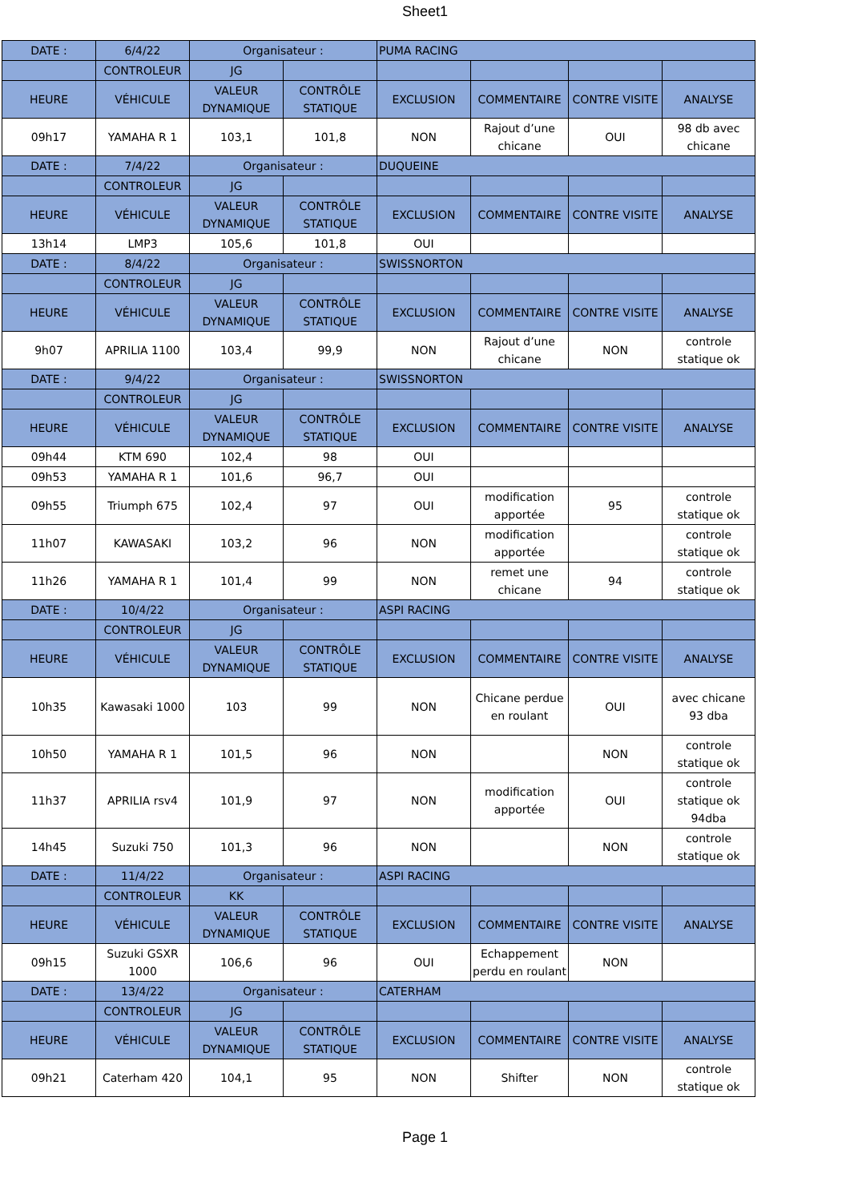Sheet1
| DATE : | 6/4/22 | Organisateur : | | PUMA RACING | | | |
| | CONTROLEUR | JG | | | | | |
| HEURE | VÉHICULE | VALEUR DYNAMIQUE | CONTRÔLE STATIQUE | EXCLUSION | COMMENTAIRE | CONTRE VISITE | ANALYSE |
| 09h17 | YAMAHA R 1 | 103,1 | 101,8 | NON | Rajout d’une chicane | OUI | 98 db avec chicane |
| DATE : | 7/4/22 | Organisateur : | | DUQUEINE | | | |
| | CONTROLEUR | JG | | | | | |
| HEURE | VÉHICULE | VALEUR DYNAMIQUE | CONTRÔLE STATIQUE | EXCLUSION | COMMENTAIRE | CONTRE VISITE | ANALYSE |
| 13h14 | LMP3 | 105,6 | 101,8 | OUI | | | |
| DATE : | 8/4/22 | Organisateur : | | SWISSNORTON | | | |
| | CONTROLEUR | JG | | | | | |
| HEURE | VÉHICULE | VALEUR DYNAMIQUE | CONTRÔLE STATIQUE | EXCLUSION | COMMENTAIRE | CONTRE VISITE | ANALYSE |
| 9h07 | APRILIA 1100 | 103,4 | 99,9 | NON | Rajout d’une chicane | NON | controle statique ok |
| DATE : | 9/4/22 | Organisateur : | | SWISSNORTON | | | |
| | CONTROLEUR | JG | | | | | |
| HEURE | VÉHICULE | VALEUR DYNAMIQUE | CONTRÔLE STATIQUE | EXCLUSION | COMMENTAIRE | CONTRE VISITE | ANALYSE |
| 09h44 | KTM 690 | 102,4 | 98 | OUI | | | |
| 09h53 | YAMAHA R 1 | 101,6 | 96,7 | OUI | | | |
| 09h55 | Triumph 675 | 102,4 | 97 | OUI | modification apportée | 95 | controle statique ok |
| 11h07 | KAWASAKI | 103,2 | 96 | NON | modification apportée | | controle statique ok |
| 11h26 | YAMAHA R 1 | 101,4 | 99 | NON | remet une chicane | 94 | controle statique ok |
| DATE : | 10/4/22 | Organisateur : | | ASPI RACING | | | |
| | CONTROLEUR | JG | | | | | |
| HEURE | VÉHICULE | VALEUR DYNAMIQUE | CONTRÔLE STATIQUE | EXCLUSION | COMMENTAIRE | CONTRE VISITE | ANALYSE |
| 10h35 | Kawasaki 1000 | 103 | 99 | NON | Chicane perdue en roulant | OUI | avec chicane 93 dba |
| 10h50 | YAMAHA R 1 | 101,5 | 96 | NON | | NON | controle statique ok |
| 11h37 | APRILIA rsv4 | 101,9 | 97 | NON | modification apportée | OUI | controle statique ok 94dba |
| 14h45 | Suzuki 750 | 101,3 | 96 | NON | | NON | controle statique ok |
| DATE : | 11/4/22 | Organisateur : | | ASPI RACING | | | |
| | CONTROLEUR | KK | | | | | |
| HEURE | VÉHICULE | VALEUR DYNAMIQUE | CONTRÔLE STATIQUE | EXCLUSION | COMMENTAIRE | CONTRE VISITE | ANALYSE |
| 09h15 | Suzuki GSXR 1000 | 106,6 | 96 | OUI | Echappement perdu en roulant | NON | |
| DATE : | 13/4/22 | Organisateur : | | CATERHAM | | | |
| | CONTROLEUR | JG | | | | | |
| HEURE | VÉHICULE | VALEUR DYNAMIQUE | CONTRÔLE STATIQUE | EXCLUSION | COMMENTAIRE | CONTRE VISITE | ANALYSE |
| 09h21 | Caterham 420 | 104,1 | 95 | NON | Shifter | NON | controle statique ok |
Page 1